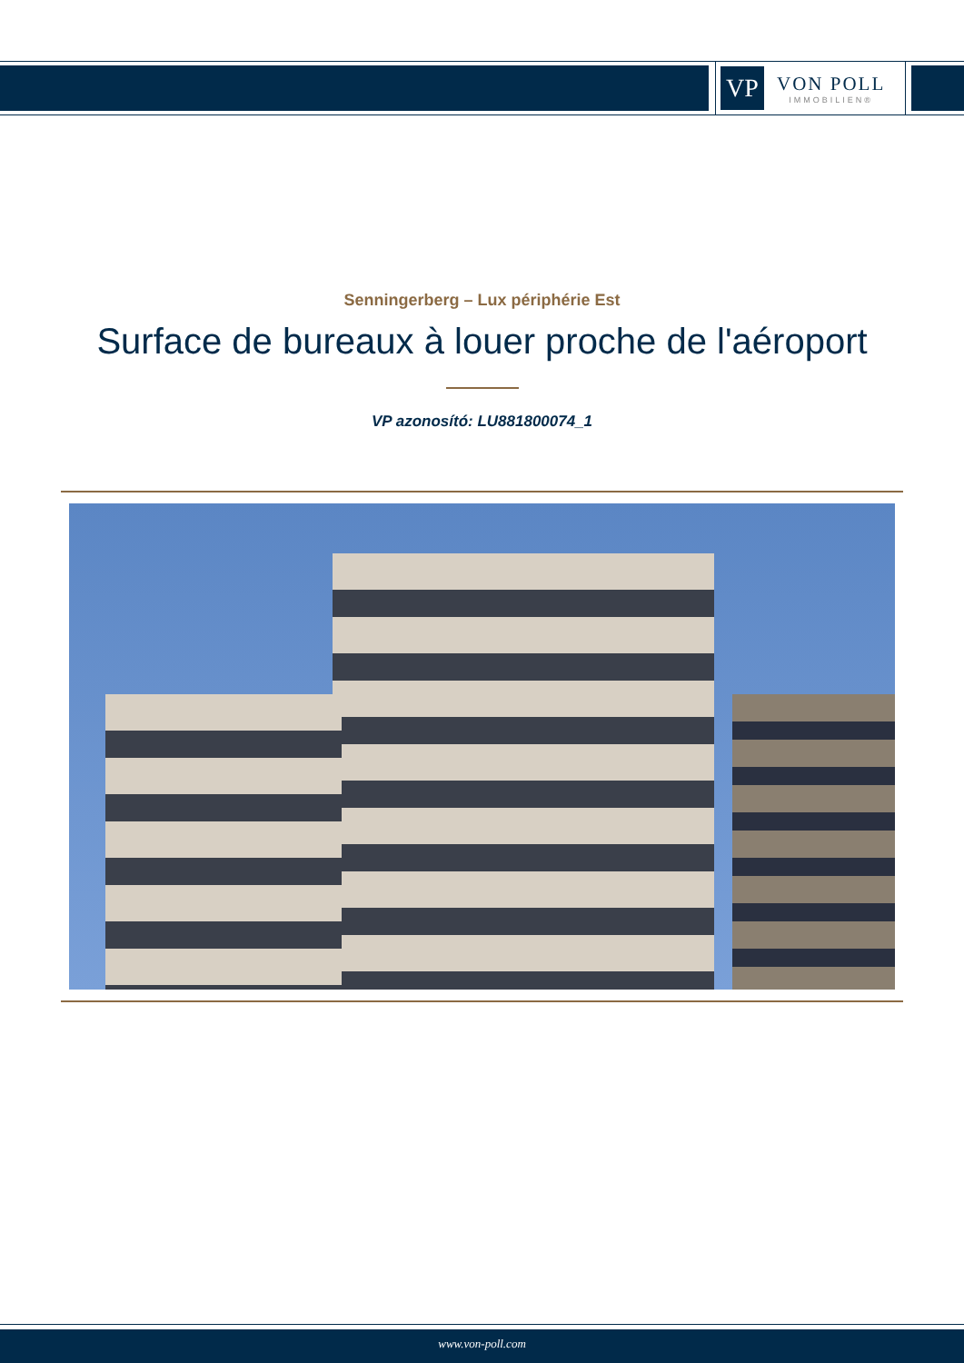VP
VON POLL
IMMOBILIEN®
Senningerberg – Lux périphérie Est
Surface de bureaux à louer proche de l'aéroport
VP azonosító: LU881800074_1
www.von-poll.com